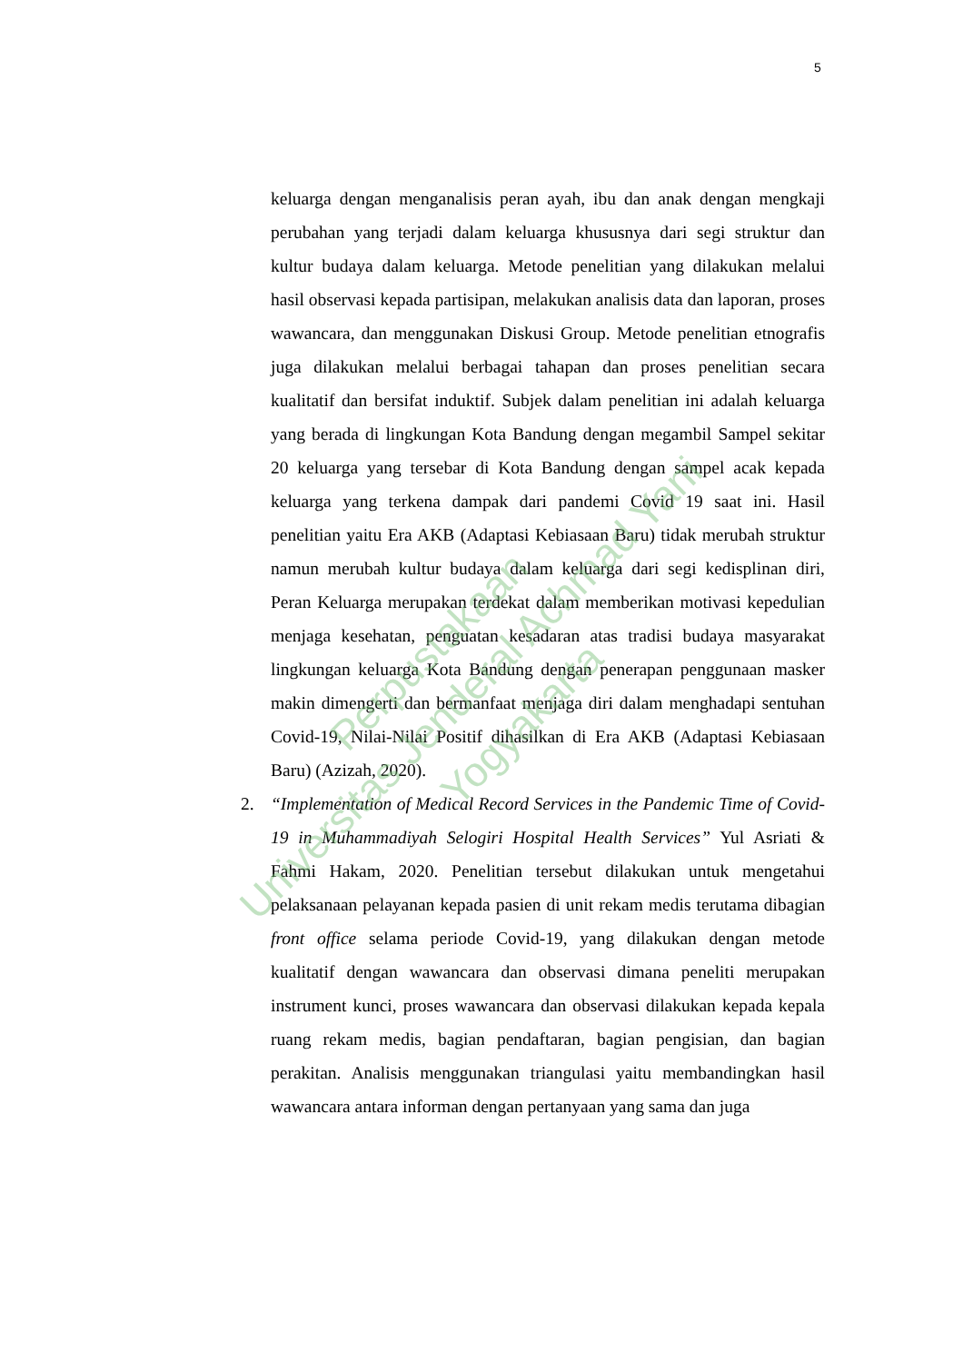5
keluarga dengan menganalisis peran ayah, ibu dan anak dengan mengkaji perubahan yang terjadi dalam keluarga khususnya dari segi struktur dan kultur budaya dalam keluarga. Metode penelitian yang dilakukan melalui hasil observasi kepada partisipan, melakukan analisis data dan laporan, proses wawancara, dan menggunakan Diskusi Group. Metode penelitian etnografis juga dilakukan melalui berbagai tahapan dan proses penelitian secara kualitatif dan bersifat induktif. Subjek dalam penelitian ini adalah keluarga yang berada di lingkungan Kota Bandung dengan megambil Sampel sekitar 20 keluarga yang tersebar di Kota Bandung dengan sampel acak kepada keluarga yang terkena dampak dari pandemi Covid 19 saat ini. Hasil penelitian yaitu Era AKB (Adaptasi Kebiasaan Baru) tidak merubah struktur namun merubah kultur budaya dalam keluarga dari segi kedisplinan diri, Peran Keluarga merupakan terdekat dalam memberikan motivasi kepedulian menjaga kesehatan, penguatan kesadaran atas tradisi budaya masyarakat lingkungan keluarga Kota Bandung dengan penerapan penggunaan masker makin dimengerti dan bermanfaat menjaga diri dalam menghadapi sentuhan Covid-19, Nilai-Nilai Positif dihasilkan di Era AKB (Adaptasi Kebiasaan Baru) (Azizah, 2020).
2. “Implementation of Medical Record Services in the Pandemic Time of Covid-19 in Muhammadiyah Selogiri Hospital Health Services” Yul Asriati & Fahmi Hakam, 2020. Penelitian tersebut dilakukan untuk mengetahui pelaksanaan pelayanan kepada pasien di unit rekam medis terutama dibagian front office selama periode Covid-19, yang dilakukan dengan metode kualitatif dengan wawancara dan observasi dimana peneliti merupakan instrument kunci, proses wawancara dan observasi dilakukan kepada kepala ruang rekam medis, bagian pendaftaran, bagian pengisian, dan bagian perakitan. Analisis menggunakan triangulasi yaitu membandingkan hasil wawancara antara informan dengan pertanyaan yang sama dan juga
Perpustakaan
Universitas Jenderal Achmad Yani
Yogyakarta